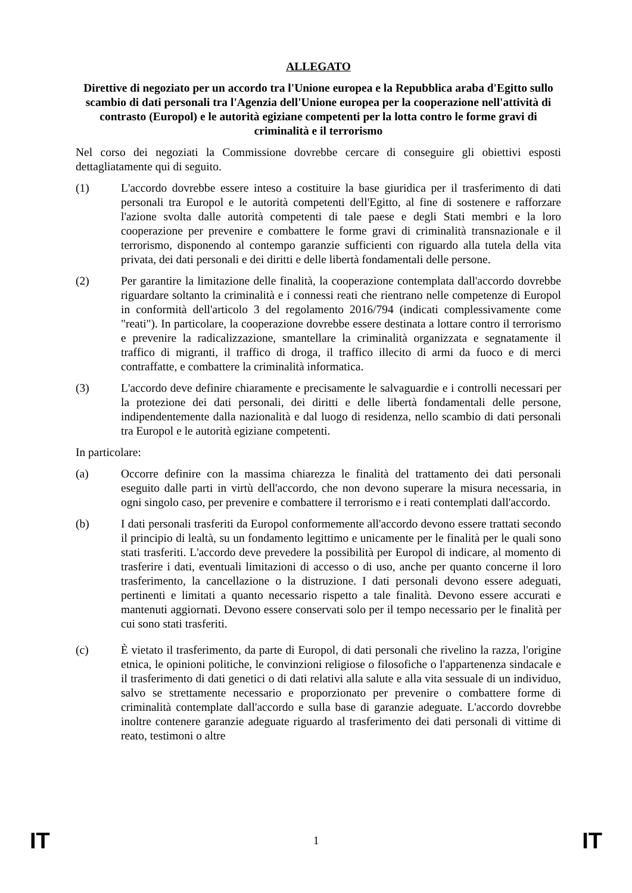ALLEGATO
Direttive di negoziato per un accordo tra l'Unione europea e la Repubblica araba d'Egitto sullo scambio di dati personali tra l'Agenzia dell'Unione europea per la cooperazione nell'attività di contrasto (Europol) e le autorità egiziane competenti per la lotta contro le forme gravi di criminalità e il terrorismo
Nel corso dei negoziati la Commissione dovrebbe cercare di conseguire gli obiettivi esposti dettagliatamente qui di seguito.
(1) L'accordo dovrebbe essere inteso a costituire la base giuridica per il trasferimento di dati personali tra Europol e le autorità competenti dell'Egitto, al fine di sostenere e rafforzare l'azione svolta dalle autorità competenti di tale paese e degli Stati membri e la loro cooperazione per prevenire e combattere le forme gravi di criminalità transnazionale e il terrorismo, disponendo al contempo garanzie sufficienti con riguardo alla tutela della vita privata, dei dati personali e dei diritti e delle libertà fondamentali delle persone.
(2) Per garantire la limitazione delle finalità, la cooperazione contemplata dall'accordo dovrebbe riguardare soltanto la criminalità e i connessi reati che rientrano nelle competenze di Europol in conformità dell'articolo 3 del regolamento 2016/794 (indicati complessivamente come "reati"). In particolare, la cooperazione dovrebbe essere destinata a lottare contro il terrorismo e prevenire la radicalizzazione, smantellare la criminalità organizzata e segnatamente il traffico di migranti, il traffico di droga, il traffico illecito di armi da fuoco e di merci contraffatte, e combattere la criminalità informatica.
(3) L'accordo deve definire chiaramente e precisamente le salvaguardie e i controlli necessari per la protezione dei dati personali, dei diritti e delle libertà fondamentali delle persone, indipendentemente dalla nazionalità e dal luogo di residenza, nello scambio di dati personali tra Europol e le autorità egiziane competenti.
In particolare:
(a) Occorre definire con la massima chiarezza le finalità del trattamento dei dati personali eseguito dalle parti in virtù dell'accordo, che non devono superare la misura necessaria, in ogni singolo caso, per prevenire e combattere il terrorismo e i reati contemplati dall'accordo.
(b) I dati personali trasferiti da Europol conformemente all'accordo devono essere trattati secondo il principio di lealtà, su un fondamento legittimo e unicamente per le finalità per le quali sono stati trasferiti. L'accordo deve prevedere la possibilità per Europol di indicare, al momento di trasferire i dati, eventuali limitazioni di accesso o di uso, anche per quanto concerne il loro trasferimento, la cancellazione o la distruzione. I dati personali devono essere adeguati, pertinenti e limitati a quanto necessario rispetto a tale finalità. Devono essere accurati e mantenuti aggiornati. Devono essere conservati solo per il tempo necessario per le finalità per cui sono stati trasferiti.
(c) È vietato il trasferimento, da parte di Europol, di dati personali che rivelino la razza, l'origine etnica, le opinioni politiche, le convinzioni religiose o filosofiche o l'appartenenza sindacale e il trasferimento di dati genetici o di dati relativi alla salute e alla vita sessuale di un individuo, salvo se strettamente necessario e proporzionato per prevenire o combattere forme di criminalità contemplate dall'accordo e sulla base di garanzie adeguate. L'accordo dovrebbe inoltre contenere garanzie adeguate riguardo al trasferimento dei dati personali di vittime di reato, testimoni o altre
IT 1 IT